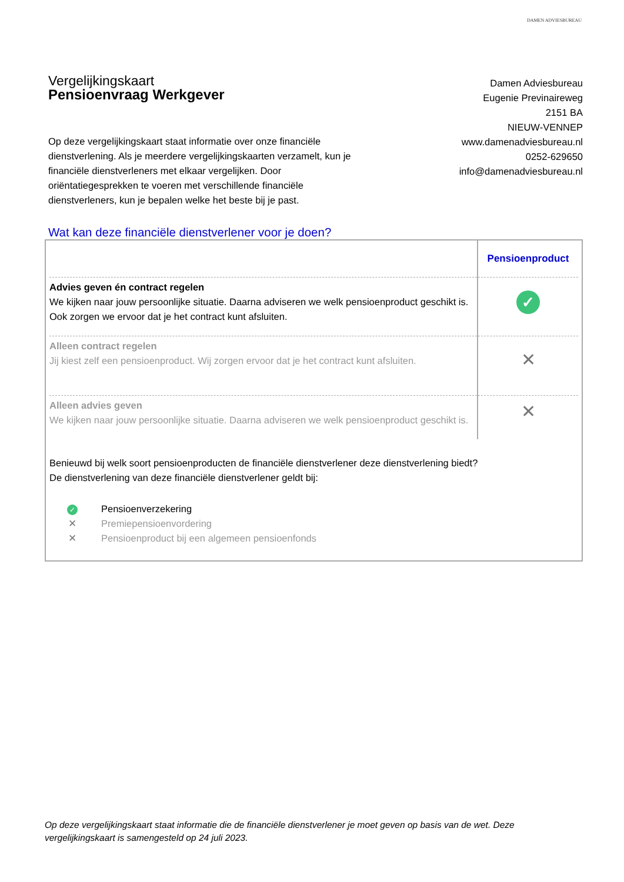DAMEN ADVIESBUREAU
Vergelijkingskaart
Pensioenvraag Werkgever
Op deze vergelijkingskaart staat informatie over onze financiële dienstverlening. Als je meerdere vergelijkingskaarten verzamelt, kun je financiële dienstverleners met elkaar vergelijken. Door oriëntatiegesprekken te voeren met verschillende financiële dienstverleners, kun je bepalen welke het beste bij je past.
Damen Adviesbureau
Eugenie Previnaireweg
2151 BA
NIEUW-VENNEP
www.damenadviesbureau.nl
0252-629650
info@damenadviesbureau.nl
Wat kan deze financiële dienstverlener voor je doen?
| | Pensioenproduct |
| Advies geven én contract regelen We kijken naar jouw persoonlijke situatie. Daarna adviseren we welk pensioenproduct geschikt is. Ook zorgen we ervoor dat je het contract kunt afsluiten. | ✓ |
| Alleen contract regelen Jij kiest zelf een pensioenproduct. Wij zorgen ervoor dat je het contract kunt afsluiten. | ✕ |
| Alleen advies geven We kijken naar jouw persoonlijke situatie. Daarna adviseren we welk pensioenproduct geschikt is. | ✕ |
Benieuwd bij welk soort pensioenproducten de financiële dienstverlener deze dienstverlening biedt?
De dienstverlening van deze financiële dienstverlener geldt bij:
✓ Pensioenverzekering
✕ Premiepensioenvordering
✕ Pensioenproduct bij een algemeen pensioenfonds
Op deze vergelijkingskaart staat informatie die de financiële dienstverlener je moet geven op basis van de wet. Deze vergelijkingskaart is samengesteld op 24 juli 2023.